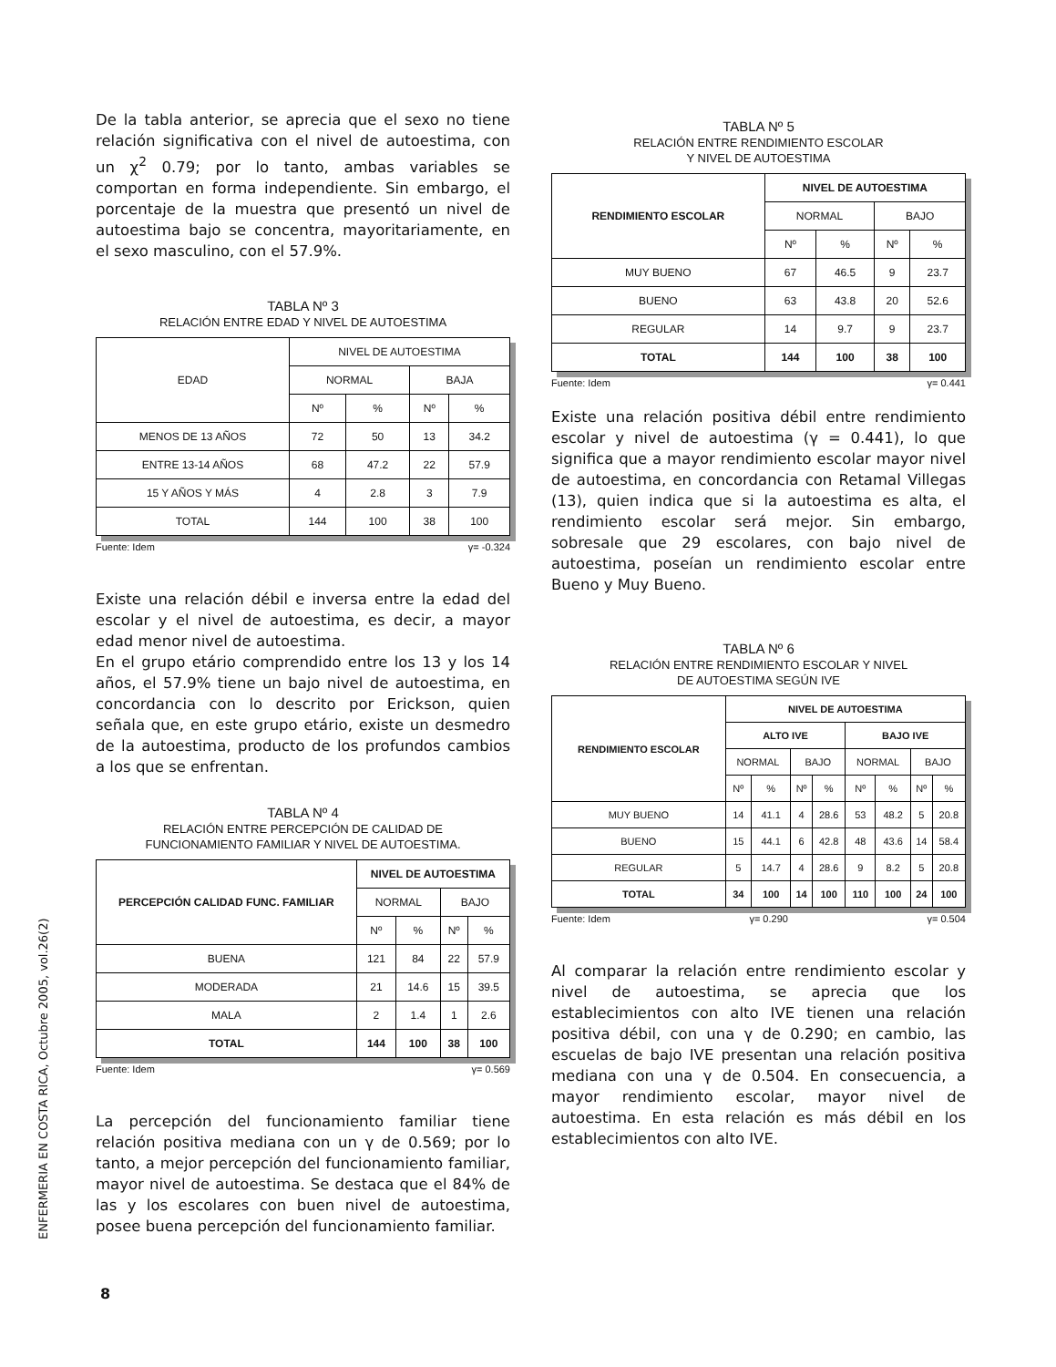De la tabla anterior, se aprecia que el sexo no tiene relación significativa con el nivel de autoestima, con un χ<sup>2</sup> 0.79; por lo tanto, ambas variables se comportan en forma independiente. Sin embargo, el porcentaje de la muestra que presentó un nivel de autoestima bajo se concentra, mayoritariamente, en el sexo masculino, con el 57.9%.
TABLA Nº 3
RELACIÓN ENTRE EDAD Y NIVEL DE AUTOESTIMA
| EDAD | NIVEL DE AUTOESTIMA | | | |
| --- | --- | --- | --- | --- |
| | NORMAL | | BAJA | |
| | Nº | % | Nº | % |
| MENOS DE 13 AÑOS | 72 | 50 | 13 | 34.2 |
| ENTRE 13-14 AÑOS | 68 | 47.2 | 22 | 57.9 |
| 15 Y AÑOS Y MÁS | 4 | 2.8 | 3 | 7.9 |
| TOTAL | 144 | 100 | 38 | 100 |
Fuente: Idem γ= -0.324
Existe una relación débil e inversa entre la edad del escolar y el nivel de autoestima, es decir, a mayor edad menor nivel de autoestima.
En el grupo etário comprendido entre los 13 y los 14 años, el 57.9% tiene un bajo nivel de autoestima, en concordancia con lo descrito por Erickson, quien señala que, en este grupo etário, existe un desmedro de la autoestima, producto de los profundos cambios a los que se enfrentan.
TABLA Nº 4
RELACIÓN ENTRE PERCEPCIÓN DE CALIDAD DE
FUNCIONAMIENTO FAMILIAR Y NIVEL DE AUTOESTIMA.
| PERCEPCIÓN CALIDAD FUNC. FAMILIAR | NIVEL DE AUTOESTIMA | | | |
| --- | --- | --- | --- | --- |
| | NORMAL | | BAJO | |
| | Nº | % | Nº | % |
| BUENA | 121 | 84 | 22 | 57.9 |
| MODERADA | 21 | 14.6 | 15 | 39.5 |
| MALA | 2 | 1.4 | 1 | 2.6 |
| TOTAL | 144 | 100 | 38 | 100 |
Fuente: Idem γ= 0.569
La percepción del funcionamiento familiar tiene relación positiva mediana con un γ de 0.569; por lo tanto, a mejor percepción del funcionamiento familiar, mayor nivel de autoestima. Se destaca que el 84% de las y los escolares con buen nivel de autoestima, posee buena percepción del funcionamiento familiar.
TABLA Nº 5
RELACIÓN ENTRE RENDIMIENTO ESCOLAR
Y NIVEL DE AUTOESTIMA
| RENDIMIENTO ESCOLAR | NIVEL DE AUTOESTIMA | | | |
| --- | --- | --- | --- | --- |
| | NORMAL | | BAJO | |
| | Nº | % | Nº | % |
| MUY BUENO | 67 | 46.5 | 9 | 23.7 |
| BUENO | 63 | 43.8 | 20 | 52.6 |
| REGULAR | 14 | 9.7 | 9 | 23.7 |
| TOTAL | 144 | 100 | 38 | 100 |
Fuente: Idem γ= 0.441
Existe una relación positiva débil entre rendimiento escolar y nivel de autoestima (γ = 0.441), lo que significa que a mayor rendimiento escolar mayor nivel de autoestima, en concordancia con Retamal Villegas (13), quien indica que si la autoestima es alta, el rendimiento escolar será mejor. Sin embargo, sobresale que 29 escolares, con bajo nivel de autoestima, poseían un rendimiento escolar entre Bueno y Muy Bueno.
TABLA Nº 6
RELACIÓN ENTRE RENDIMIENTO ESCOLAR Y NIVEL
DE AUTOESTIMA SEGÚN IVE
| RENDIMIENTO ESCOLAR | NIVEL DE AUTOESTIMA | | | | | | | |
| --- | --- | --- | --- | --- | --- | --- | --- | --- |
| | ALTO IVE | | | | BAJO IVE | | | |
| | NORMAL | | BAJO | | NORMAL | | BAJO | |
| | Nº | % | Nº | % | Nº | % | Nº | % |
| MUY BUENO | 14 | 41.1 | 4 | 28.6 | 53 | 48.2 | 5 | 20.8 |
| BUENO | 15 | 44.1 | 6 | 42.8 | 48 | 43.6 | 14 | 58.4 |
| REGULAR | 5 | 14.7 | 4 | 28.6 | 9 | 8.2 | 5 | 20.8 |
| TOTAL | 34 | 100 | 14 | 100 | 110 | 100 | 24 | 100 |
Fuente: Idem γ= 0.290 γ= 0.504
Al comparar la relación entre rendimiento escolar y nivel de autoestima, se aprecia que los establecimientos con alto IVE tienen una relación positiva débil, con una γ de 0.290; en cambio, las escuelas de bajo IVE presentan una relación positiva mediana con una γ de 0.504. En consecuencia, a mayor rendimiento escolar, mayor nivel de autoestima. En esta relación es más débil en los establecimientos con alto IVE.
ENFERMERIA EN COSTA RICA, Octubre 2005, vol.26(2)
8